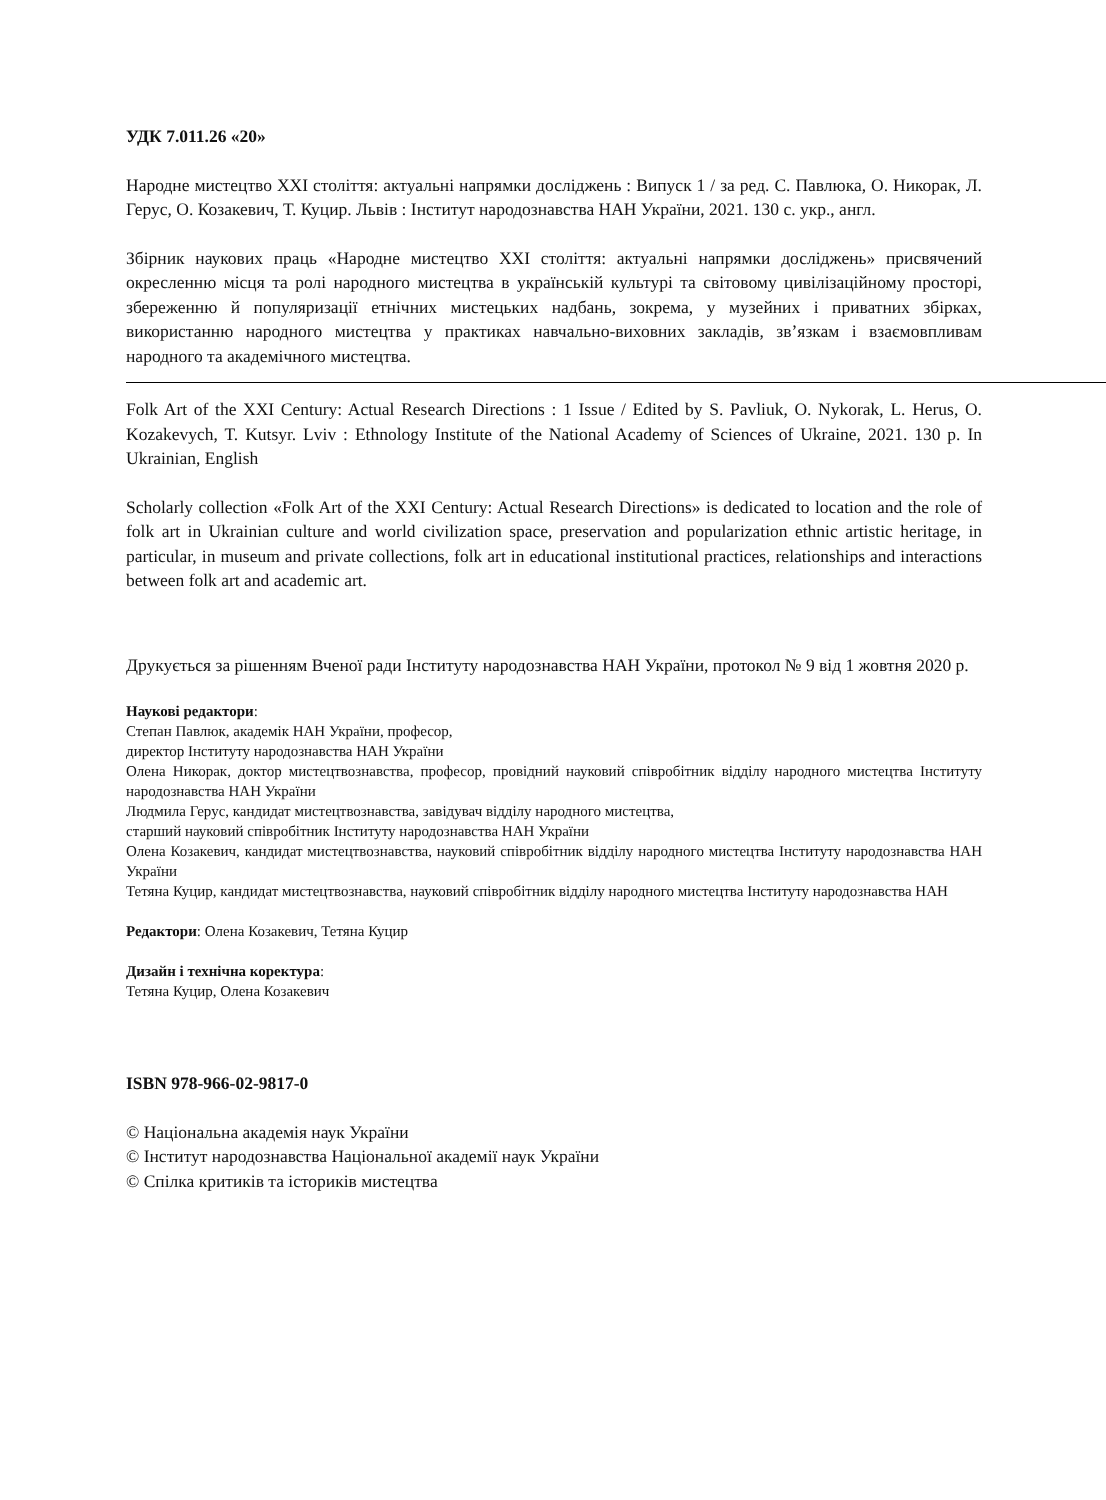УДК 7.011.26 «20»
Народне мистецтво ХХІ століття: актуальні напрямки досліджень : Випуск 1 / за ред. С. Павлюка, О. Никорак, Л. Герус, О. Козакевич, Т. Куцир. Львів : Інститут народознавства НАН України, 2021. 130 с. укр., англ.
Збірник наукових праць «Народне мистецтво ХХІ століття: актуальні напрямки досліджень» присвячений окресленню місця та ролі народного мистецтва в українській культурі та світовому цивілізаційному просторі, збереженню й популяризації етнічних мистецьких надбань, зокрема, у музейних і приватних збірках, використанню народного мистецтва у практиках навчально-виховних закладів, зв’язкам і взаємовпливам народного та академічного мистецтва.
Folk Art of the XXI Century: Actual Research Directions : 1 Issue / Edited by S. Pavliuk, O. Nykorak, L. Herus, O. Kozakevych, T. Kutsyr. Lviv : Ethnology Institute of the National Academy of Sciences of Ukraine, 2021. 130 p. In Ukrainian, English
Scholarly collection «Folk Art of the XXI Century: Actual Research Directions» is dedicated to location and the role of folk art in Ukrainian culture and world civilization space, preservation and popularization ethnic artistic heritage, in particular, in museum and private collections, folk art in educational institutional practices, relationships and interactions between folk art and academic art.
Друкується за рішенням Вченої ради Інституту народознавства НАН України, протокол № 9 від 1 жовтня 2020 р.
Наукові редактори:
Степан Павлюк, академік НАН України, професор,
директор Інституту народознавства НАН України
Олена Никорак, доктор мистецтвознавства, професор, провідний науковий співробітник відділу народного мистецтва Інституту народознавства НАН України
Людмила Герус, кандидат мистецтвознавства, завідувач відділу народного мистецтва,
старший науковий співробітник Інституту народознавства НАН України
Олена Козакевич, кандидат мистецтвознавства, науковий співробітник відділу народного мистецтва Інституту народознавства НАН України
Тетяна Куцир, кандидат мистецтвознавства, науковий співробітник відділу народного мистецтва Інституту народознавства НАН
Редактори: Олена Козакевич, Тетяна Куцир
Дизайн і технічна коректура:
Тетяна Куцир, Олена Козакевич
ISBN 978-966-02-9817-0
© Національна академія наук України
© Інститут народознавства Національної академії наук України
© Спілка критиків та істориків мистецтва